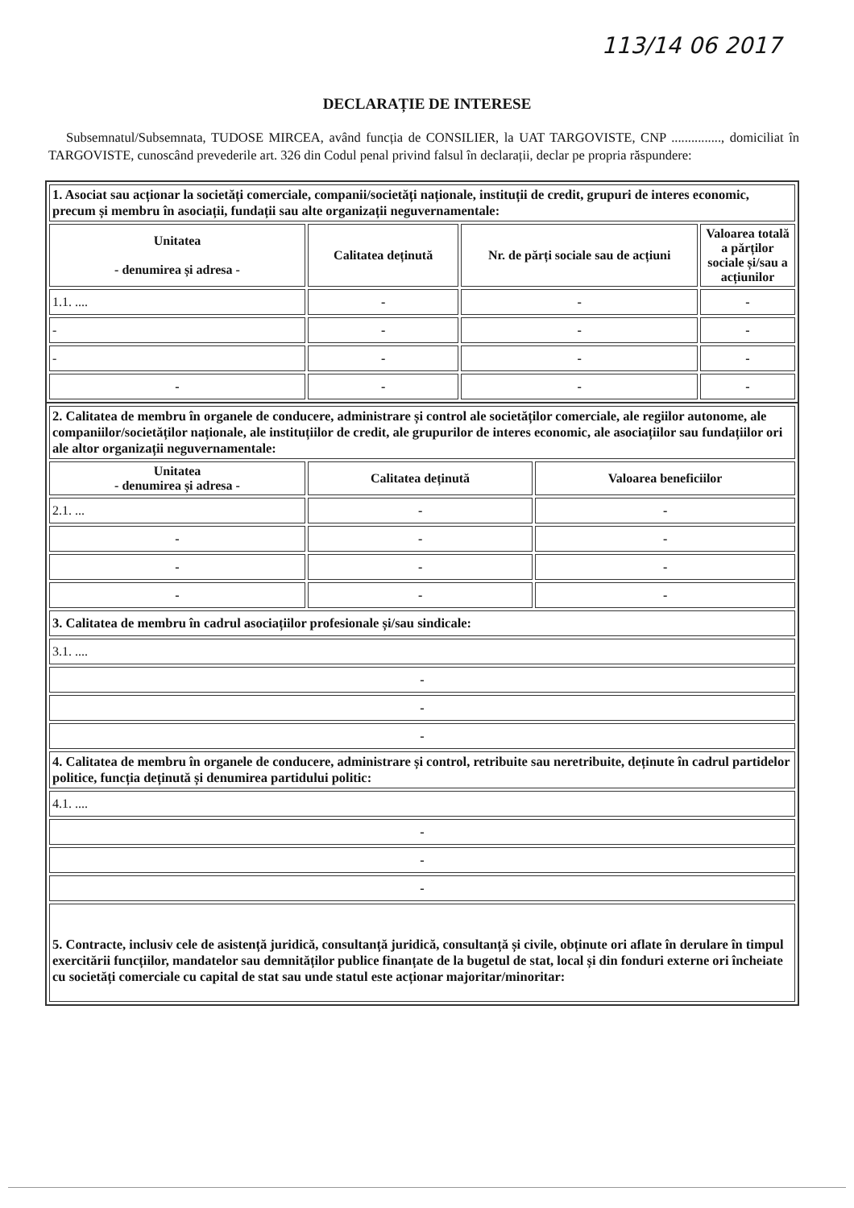113/14 06 2017
DECLARAȚIE DE INTERESE
Subsemnatul/Subsemnata, TUDOSE MIRCEA, având funcția de CONSILIER, la UAT TARGOVISTE, CNP ..............., domiciliat în TARGOVISTE, cunoscând prevederile art. 326 din Codul penal privind falsul în declarații, declar pe propria răspundere:
| 1. Asociat sau acționar la societăți comerciale, companii/societăți naționale, instituții de credit, grupuri de interes economic, precum și membru în asociații, fundații sau alte organizații neguvernamentale: | | | |
| Unitatea - denumirea și adresa - | Calitatea deținută | Nr. de părți sociale sau de acțiuni | Valoarea totală a părților sociale și/sau a acțiunilor |
| 1.1. .... | - | - | - |
| - | - | - | - |
| - | - | - | - |
| - | - | - | - |
| 2. Calitatea de membru în organele de conducere, administrare și control ale societăților comerciale, ale regiilor autonome, ale companiilor/societăților naționale, ale instituțiilor de credit, ale grupurilor de interes economic, ale asociațiilor sau fundațiilor ori ale altor organizații neguvernamentale: | | |
| Unitatea - denumirea și adresa - | Calitatea deținută | Valoarea beneficiilor |
| 2.1. ... | - | - |
| - | - | - |
| - | - | - |
| - | - | - |
| 3. Calitatea de membru în cadrul asociațiilor profesionale și/sau sindicale: | | |
| 3.1. .... | | |
| - | | |
| - | | |
| - | | |
| 4. Calitatea de membru în organele de conducere, administrare și control, retribuite sau neretribuite, deținute în cadrul partidelor politice, funcția deținută și denumirea partidului politic: | | |
| 4.1. .... | | |
| - | | |
| - | | |
| - | | |
| 5. Contracte, inclusiv cele de asistență juridică, consultanță juridică, consultanță și civile, obținute ori aflate în derulare în timpul exercitării funcțiilor, mandatelor sau demnităților publice finanțate de la bugetul de stat, local și din fonduri externe ori încheiate cu societăți comerciale cu capital de stat sau unde statul este acționar majoritar/minoritar: | | |